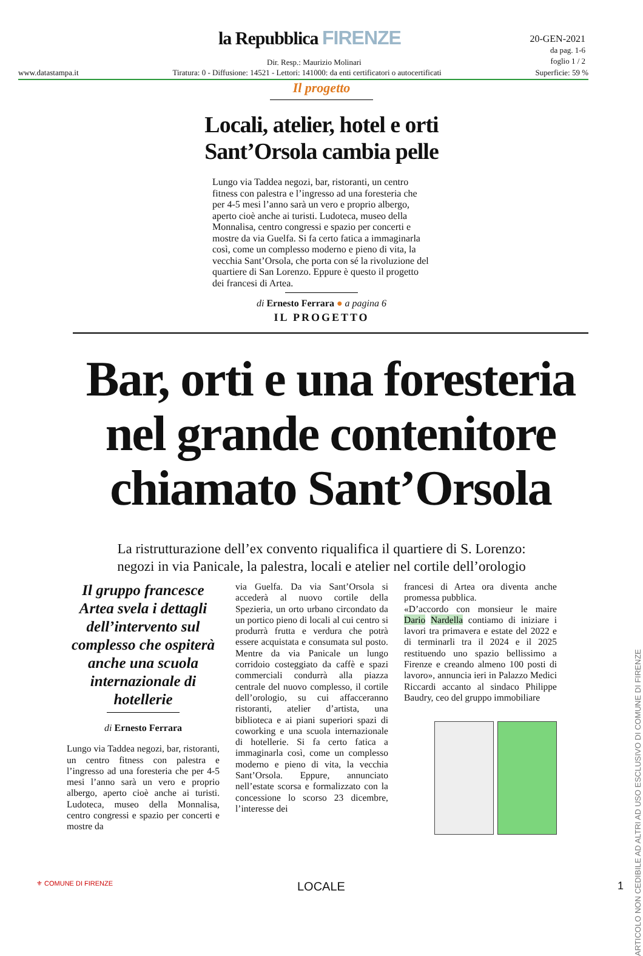la Repubblica FIRENZE
20-GEN-2021
da pag. 1-6
foglio 1 / 2
Dir. Resp.: Maurizio Molinari
www.datastampa.it Tiratura: 0 - Diffusione: 14521 - Lettori: 141000: da enti certificatori o autocertificati Superficie: 59 %
Il progetto
Locali, atelier, hotel e orti
Sant’Orsola cambia pelle
Lungo via Taddea negozi, bar, ristoranti, un centro fitness con palestra e l’ingresso ad una foresteria che per 4-5 mesi l’anno sarà un vero e proprio albergo, aperto cioè anche ai turisti. Ludoteca, museo della Monnalisa, centro congressi e spazio per concerti e mostre da via Guelfa. Si fa certo fatica a immaginarla così, come un complesso moderno e pieno di vita, la vecchia Sant’Orsola, che porta con sé la rivoluzione del quartiere di San Lorenzo. Eppure è questo il progetto dei francesi di Artea.
di Ernesto Ferrara ● a pagina 6
IL PROGETTO
Bar, orti e una foresteria nel grande contenitore chiamato Sant’Orsola
La ristrutturazione dell’ex convento riqualifica il quartiere di S. Lorenzo:
negozi in via Panicale, la palestra, locali e atelier nel cortile dell’orologio
Il gruppo francesce Artea svela i dettagli dell’intervento sul complesso che ospiterà anche una scuola internazionale di hotellerie
di Ernesto Ferrara
Lungo via Taddea negozi, bar, ristoranti, un centro fitness con palestra e l’ingresso ad una foresteria che per 4-5 mesi l’anno sarà un vero e proprio albergo, aperto cioè anche ai turisti. Ludoteca, museo della Monnalisa, centro congressi e spazio per concerti e mostre da
via Guelfa. Da via Sant’Orsola si accederà al nuovo cortile della Spezieria, un orto urbano circondato da un portico pieno di locali al cui centro si produrrà frutta e verdura che potrà essere acquistata e consumata sul posto. Mentre da via Panicale un lungo corridoio costeggiato da caffè e spazi commerciali condurrà alla piazza centrale del nuovo complesso, il cortile dell’orologio, su cui affacceranno ristoranti, atelier d’artista, una biblioteca e ai piani superiori spazi di coworking e una scuola internazionale di hotellerie. Si fa certo fatica a immaginarla così, come un complesso moderno e pieno di vita, la vecchia Sant’Orsola. Eppure, annunciato nell’estate scorsa e formalizzato con la concessione lo scorso 23 dicembre, l’interesse dei
francesi di Artea ora diventa anche promessa pubblica.
«D’accordo con monsieur le maire Dario Nardella contiamo di iniziare i lavori tra primavera e estate del 2022 e di terminarli tra il 2024 e il 2025 restituendo uno spazio bellissimo a Firenze e creando almeno 100 posti di lavoro», annuncia ieri in Palazzo Medici Riccardi accanto al sindaco Philippe Baudry, ceo del gruppo immobiliare
ARTICOLO NON CEDIBILE AD ALTRI AD USO ESCLUSIVO DI COMUNE DI FIRENZE
⚜ COMUNE DI FIRENZE LOCALE 1